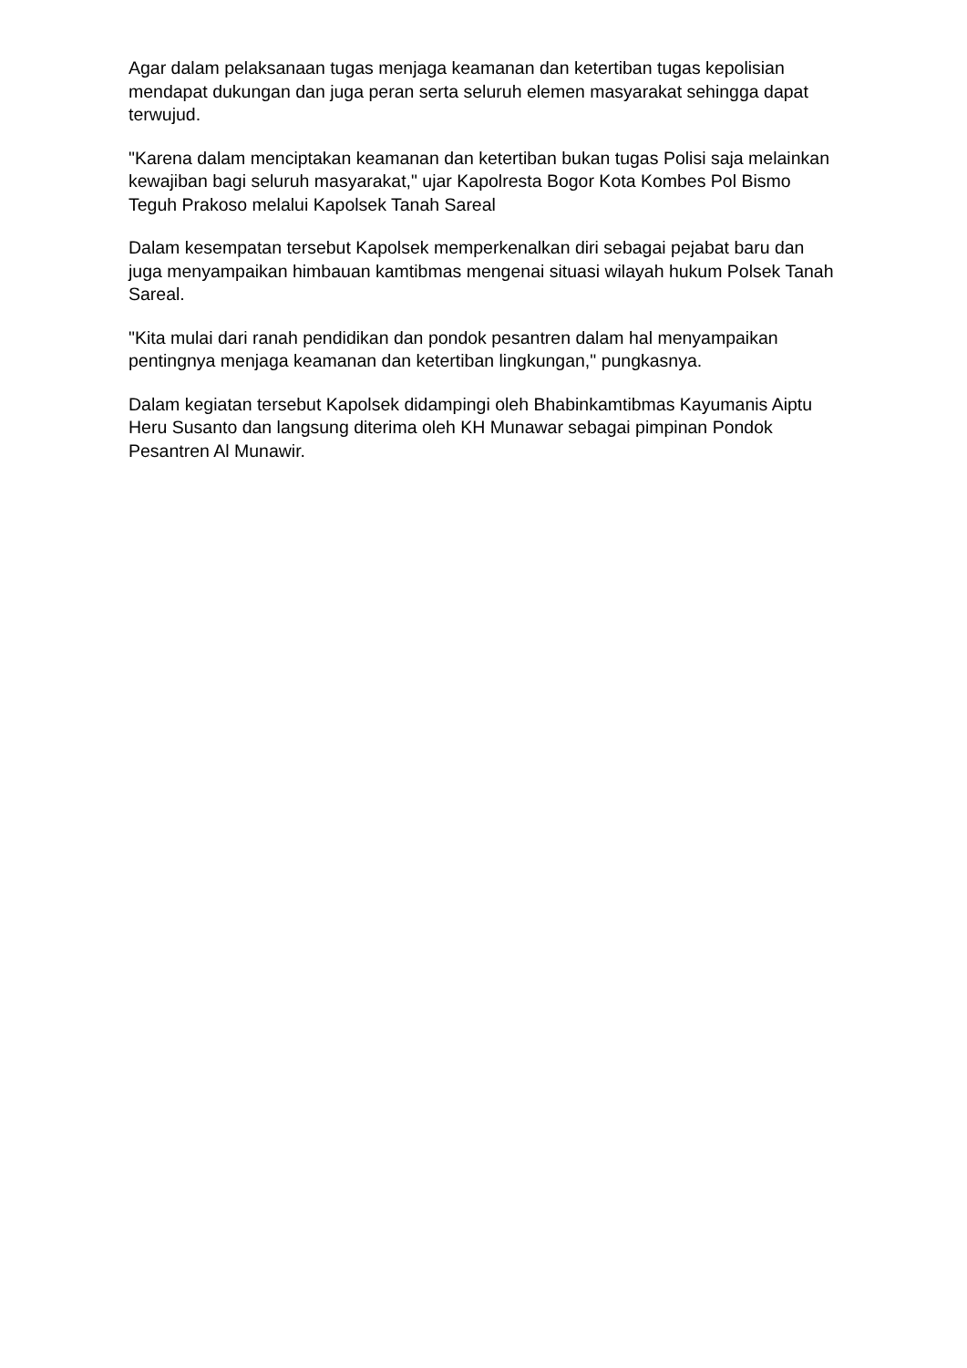Agar dalam pelaksanaan tugas menjaga keamanan dan ketertiban tugas kepolisian mendapat dukungan dan juga peran serta seluruh elemen masyarakat sehingga dapat terwujud.
"Karena dalam menciptakan keamanan dan ketertiban bukan tugas Polisi saja melainkan kewajiban bagi seluruh masyarakat," ujar Kapolresta Bogor Kota Kombes Pol Bismo Teguh Prakoso melalui Kapolsek Tanah Sareal
Dalam kesempatan tersebut Kapolsek memperkenalkan diri sebagai pejabat baru dan juga menyampaikan himbauan kamtibmas mengenai situasi wilayah hukum Polsek Tanah Sareal.
"Kita mulai dari ranah pendidikan dan pondok pesantren dalam hal menyampaikan pentingnya menjaga keamanan dan ketertiban lingkungan," pungkasnya.
Dalam kegiatan tersebut Kapolsek didampingi oleh Bhabinkamtibmas Kayumanis Aiptu Heru Susanto dan langsung diterima oleh KH Munawar sebagai pimpinan Pondok Pesantren Al Munawir.